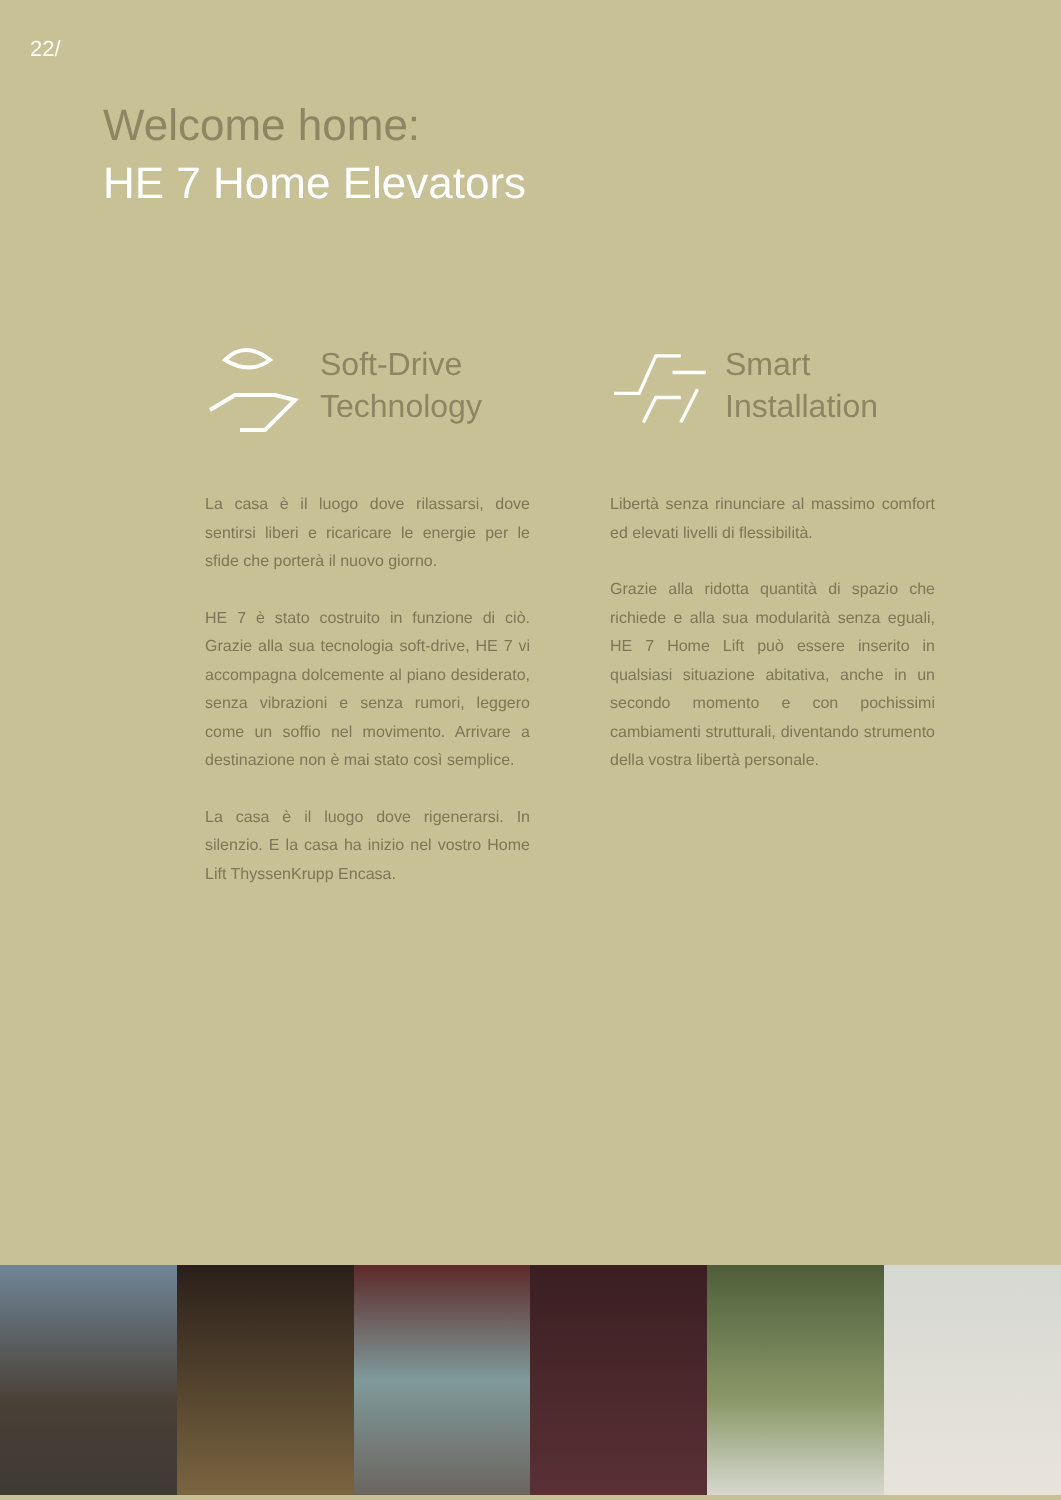22/
Welcome home:
HE 7 Home Elevators
Soft-Drive
Technology
La casa è il luogo dove rilassarsi, dove sentirsi liberi e ricaricare le energie per le sfide che porterà il nuovo giorno.
HE 7 è stato costruito in funzione di ciò. Grazie alla sua tecnologia soft-drive, HE 7 vi accompagna dolcemente al piano desiderato, senza vibrazioni e senza rumori, leggero come un soffio nel movimento. Arrivare a destinazione non è mai stato così semplice.
La casa è il luogo dove rigenerarsi. In silenzio. E la casa ha inizio nel vostro Home Lift ThyssenKrupp Encasa.
Smart
Installation
Libertà senza rinunciare al massimo comfort ed elevati livelli di flessibilità.
Grazie alla ridotta quantità di spazio che richiede e alla sua modularità senza eguali, HE 7 Home Lift può essere inserito in qualsiasi situazione abitativa, anche in un secondo momento e con pochissimi cambiamenti strutturali, diventando strumento della vostra libertà personale.